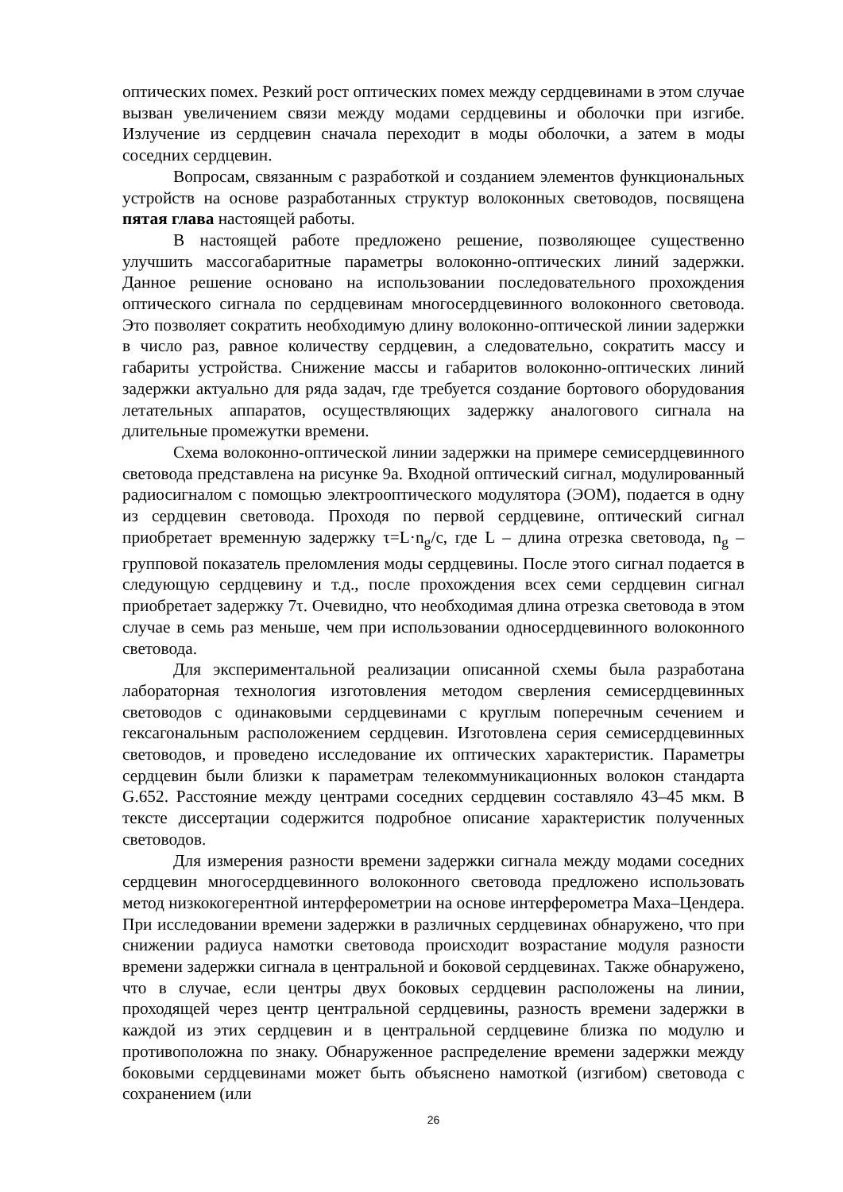оптических помех. Резкий рост оптических помех между сердцевинами в этом случае вызван увеличением связи между модами сердцевины и оболочки при изгибе. Излучение из сердцевин сначала переходит в моды оболочки, а затем в моды соседних сердцевин.
Вопросам, связанным с разработкой и созданием элементов функциональных устройств на основе разработанных структур волоконных световодов, посвящена пятая глава настоящей работы.
В настоящей работе предложено решение, позволяющее существенно улучшить массогабаритные параметры волоконно-оптических линий задержки. Данное решение основано на использовании последовательного прохождения оптического сигнала по сердцевинам многосердцевинного волоконного световода. Это позволяет сократить необходимую длину волоконно-оптической линии задержки в число раз, равное количеству сердцевин, а следовательно, сократить массу и габариты устройства. Снижение массы и габаритов волоконно-оптических линий задержки актуально для ряда задач, где требуется создание бортового оборудования летательных аппаратов, осуществляющих задержку аналогового сигнала на длительные промежутки времени.
Схема волоконно-оптической линии задержки на примере семисердцевинного световода представлена на рисунке 9а. Входной оптический сигнал, модулированный радиосигналом с помощью электрооптического модулятора (ЭОМ), подается в одну из сердцевин световода. Проходя по первой сердцевине, оптический сигнал приобретает временную задержку τ=L·n<sub>g</sub>/c, где L – длина отрезка световода, n<sub>g</sub> – групповой показатель преломления моды сердцевины. После этого сигнал подается в следующую сердцевину и т.д., после прохождения всех семи сердцевин сигнал приобретает задержку 7τ. Очевидно, что необходимая длина отрезка световода в этом случае в семь раз меньше, чем при использовании односердцевинного волоконного световода.
Для экспериментальной реализации описанной схемы была разработана лабораторная технология изготовления методом сверления семисердцевинных световодов с одинаковыми сердцевинами с круглым поперечным сечением и гексагональным расположением сердцевин. Изготовлена серия семисердцевинных световодов, и проведено исследование их оптических характеристик. Параметры сердцевин были близки к параметрам телекоммуникационных волокон стандарта G.652. Расстояние между центрами соседних сердцевин составляло 43–45 мкм. В тексте диссертации содержится подробное описание характеристик полученных световодов.
Для измерения разности времени задержки сигнала между модами соседних сердцевин многосердцевинного волоконного световода предложено использовать метод низкокогерентной интерферометрии на основе интерферометра Маха–Цендера. При исследовании времени задержки в различных сердцевинах обнаружено, что при снижении радиуса намотки световода происходит возрастание модуля разности времени задержки сигнала в центральной и боковой сердцевинах. Также обнаружено, что в случае, если центры двух боковых сердцевин расположены на линии, проходящей через центр центральной сердцевины, разность времени задержки в каждой из этих сердцевин и в центральной сердцевине близка по модулю и противоположна по знаку. Обнаруженное распределение времени задержки между боковыми сердцевинами может быть объяснено намоткой (изгибом) световода с сохранением (или
26